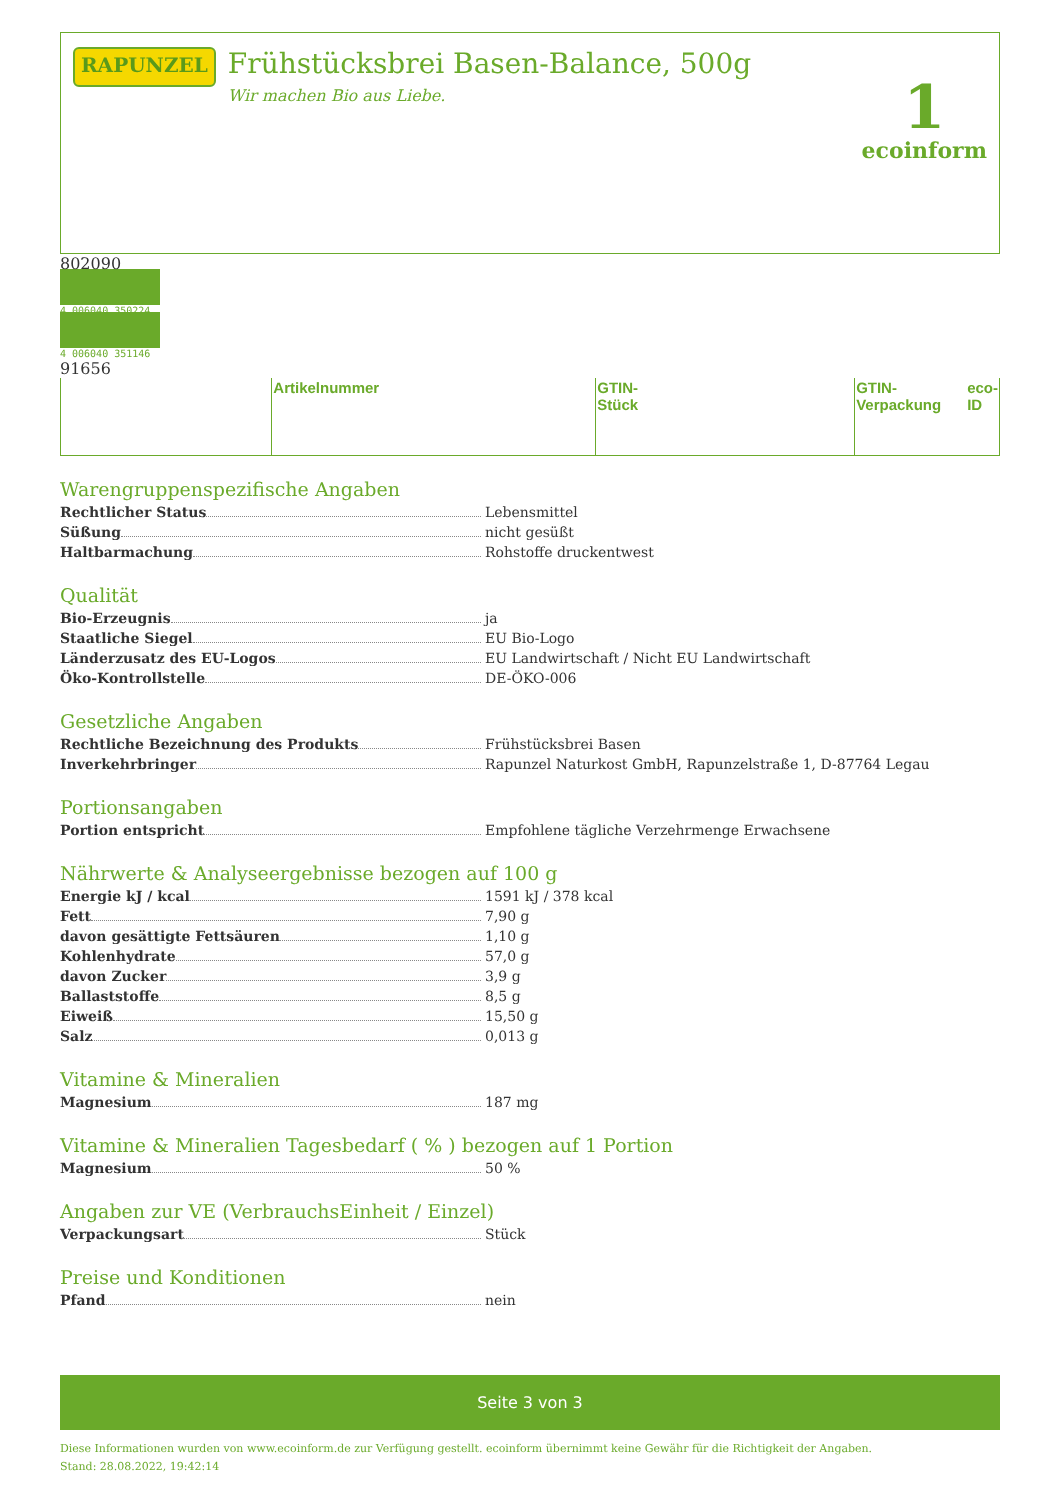RAPUNZEL
Frühstücksbrei Basen-Balance, 500g
Wir machen Bio aus Liebe.
1
ecoinform
| | Artikelnummer | | GTIN-Stück | | GTIN-Verpackung | | eco-ID |
Warengruppenspezifische Angaben
Rechtlicher Status
Lebensmittel
Süßung
nicht gesüßt
Haltbarmachung
Rohstoffe druckentwest
Qualität
Bio-Erzeugnis
ja
Staatliche Siegel
EU Bio-Logo
Länderzusatz des EU-Logos
EU Landwirtschaft / Nicht EU Landwirtschaft
Öko-Kontrollstelle
DE-ÖKO-006
Gesetzliche Angaben
Rechtliche Bezeichnung des Produkts
Frühstücksbrei Basen
Inverkehrbringer
Rapunzel Naturkost GmbH, Rapunzelstraße 1, D-87764 Legau
Portionsangaben
Portion entspricht
Empfohlene tägliche Verzehrmenge Erwachsene
Nährwerte & Analyseergebnisse bezogen auf 100 g
Energie kJ / kcal
1591 kJ / 378 kcal
Fett
7,90 g
davon gesättigte Fettsäuren
1,10 g
Kohlenhydrate
57,0 g
davon Zucker
3,9 g
Ballaststoffe
8,5 g
Eiweiß
15,50 g
Salz
0,013 g
Vitamine & Mineralien
Magnesium
187 mg
Vitamine & Mineralien Tagesbedarf ( % ) bezogen auf 1 Portion
Magnesium
50 %
Angaben zur VE (VerbrauchsEinheit / Einzel)
Verpackungsart
Stück
Preise und Konditionen
Pfand
nein
Seite 3 von 3
Diese Informationen wurden von www.ecoinform.de zur Verfügung gestellt. ecoinform übernimmt keine Gewähr für die Richtigkeit der Angaben.
Stand: 28.08.2022, 19:42:14